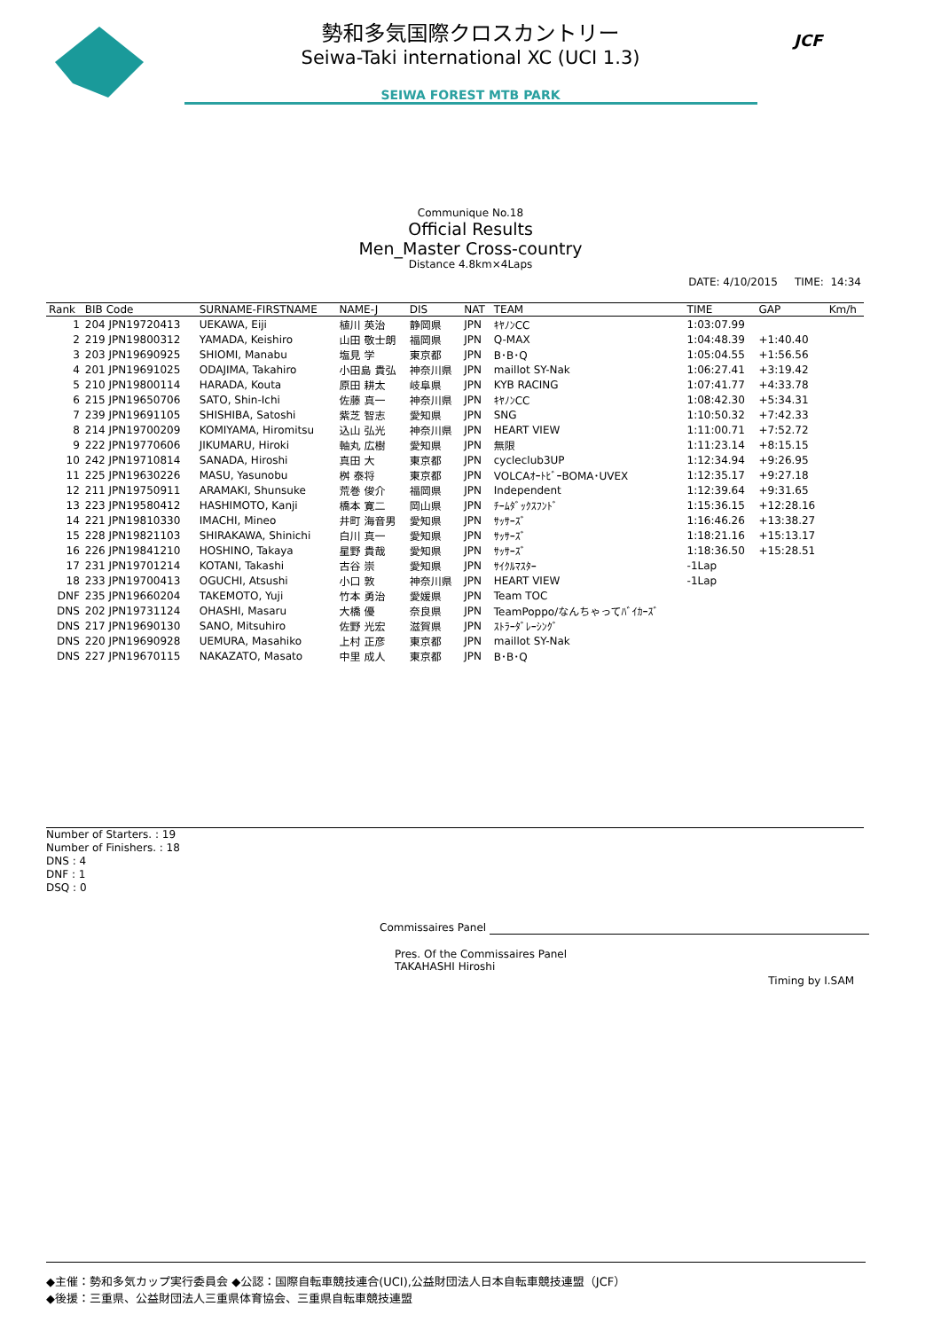JCF
勢和多気国際クロスカントリー
Seiwa-Taki international XC (UCI 1.3)
SEIWA FOREST MTB PARK
Communique No.18
Official Results
Men_Master Cross-country
Distance 4.8km×4Laps
DATE: 4/10/2015 TIME: 14:34
| Rank | BIB Code | SURNAME-FIRSTNAME | NAME-J | DIS | NAT | TEAM | TIME | GAP | Km/h |
| --- | --- | --- | --- | --- | --- | --- | --- | --- | --- |
| 1 | 204 JPN19720413 | UEKAWA, Eiji | 植川 英治 | 静岡県 | JPN | ｷﾔﾉﾝCC | 1:03:07.99 | | |
| 2 | 219 JPN19800312 | YAMADA, Keishiro | 山田 敬士朗 | 福岡県 | JPN | Q-MAX | 1:04:48.39 | +1:40.40 | |
| 3 | 203 JPN19690925 | SHIOMI, Manabu | 塩見 学 | 東京都 | JPN | B･B･Q | 1:05:04.55 | +1:56.56 | |
| 4 | 201 JPN19691025 | ODAJIMA, Takahiro | 小田島 貴弘 | 神奈川県 | JPN | maillot SY-Nak | 1:06:27.41 | +3:19.42 | |
| 5 | 210 JPN19800114 | HARADA, Kouta | 原田 耕太 | 岐阜県 | JPN | KYB RACING | 1:07:41.77 | +4:33.78 | |
| 6 | 215 JPN19650706 | SATO, Shin-Ichi | 佐藤 真一 | 神奈川県 | JPN | ｷﾔﾉﾝCC | 1:08:42.30 | +5:34.31 | |
| 7 | 239 JPN19691105 | SHISHIBA, Satoshi | 紫芝 智志 | 愛知県 | JPN | SNG | 1:10:50.32 | +7:42.33 | |
| 8 | 214 JPN19700209 | KOMIYAMA, Hiromitsu | 込山 弘光 | 神奈川県 | JPN | HEART VIEW | 1:11:00.71 | +7:52.72 | |
| 9 | 222 JPN19770606 | JIKUMARU, Hiroki | 軸丸 広樹 | 愛知県 | JPN | 無限 | 1:11:23.14 | +8:15.15 | |
| 10 | 242 JPN19710814 | SANADA, Hiroshi | 真田 大 | 東京都 | JPN | cycleclub3UP | 1:12:34.94 | +9:26.95 | |
| 11 | 225 JPN19630226 | MASU, Yasunobu | 桝 泰将 | 東京都 | JPN | VOLCAｵｰﾄﾋﾞｰBOMA･UVEX | 1:12:35.17 | +9:27.18 | |
| 12 | 211 JPN19750911 | ARAMAKI, Shunsuke | 荒巻 俊介 | 福岡県 | JPN | Independent | 1:12:39.64 | +9:31.65 | |
| 13 | 223 JPN19580412 | HASHIMOTO, Kanji | 橋本 寛二 | 岡山県 | JPN | ﾁｰﾑﾀﾞｯｸｽﾌﾝﾄﾞ | 1:15:36.15 | +12:28.16 | |
| 14 | 221 JPN19810330 | IMACHI, Mineo | 井町 海音男 | 愛知県 | JPN | ｻｯｻｰｽﾞ | 1:16:46.26 | +13:38.27 | |
| 15 | 228 JPN19821103 | SHIRAKAWA, Shinichi | 白川 真一 | 愛知県 | JPN | ｻｯｻｰｽﾞ | 1:18:21.16 | +15:13.17 | |
| 16 | 226 JPN19841210 | HOSHINO, Takaya | 星野 貴哉 | 愛知県 | JPN | ｻｯｻｰｽﾞ | 1:18:36.50 | +15:28.51 | |
| 17 | 231 JPN19701214 | KOTANI, Takashi | 古谷 崇 | 愛知県 | JPN | ｻｲｸﾙﾏｽﾀｰ | -1Lap | | |
| 18 | 233 JPN19700413 | OGUCHI, Atsushi | 小口 敦 | 神奈川県 | JPN | HEART VIEW | -1Lap | | |
| DNF | 235 JPN19660204 | TAKEMOTO, Yuji | 竹本 勇治 | 愛媛県 | JPN | Team TOC | | | |
| DNS | 202 JPN19731124 | OHASHI, Masaru | 大橋 優 | 奈良県 | JPN | TeamPoppo/なんちゃってﾊﾞｲｶｰｽﾞ | | | |
| DNS | 217 JPN19690130 | SANO, Mitsuhiro | 佐野 光宏 | 滋賀県 | JPN | ｽﾄﾗｰﾀﾞﾚｰｼﾝｸﾞ | | | |
| DNS | 220 JPN19690928 | UEMURA, Masahiko | 上村 正彦 | 東京都 | JPN | maillot SY-Nak | | | |
| DNS | 227 JPN19670115 | NAKAZATO, Masato | 中里 成人 | 東京都 | JPN | B･B･Q | | | |
Number of Starters. : 19
Number of Finishers. : 18
DNS : 4
DNF : 1
DSQ : 0
Commissaires Panel
Pres. Of the Commissaires Panel
TAKAHASHI Hiroshi
Timing by I.SAM
◆主催：勢和多気カップ実行委員会 ◆公認：国際自転車競技連合(UCI),公益財団法人日本自転車競技連盟（JCF）
◆後援：三重県、公益財団法人三重県体育協会、三重県自転車競技連盟